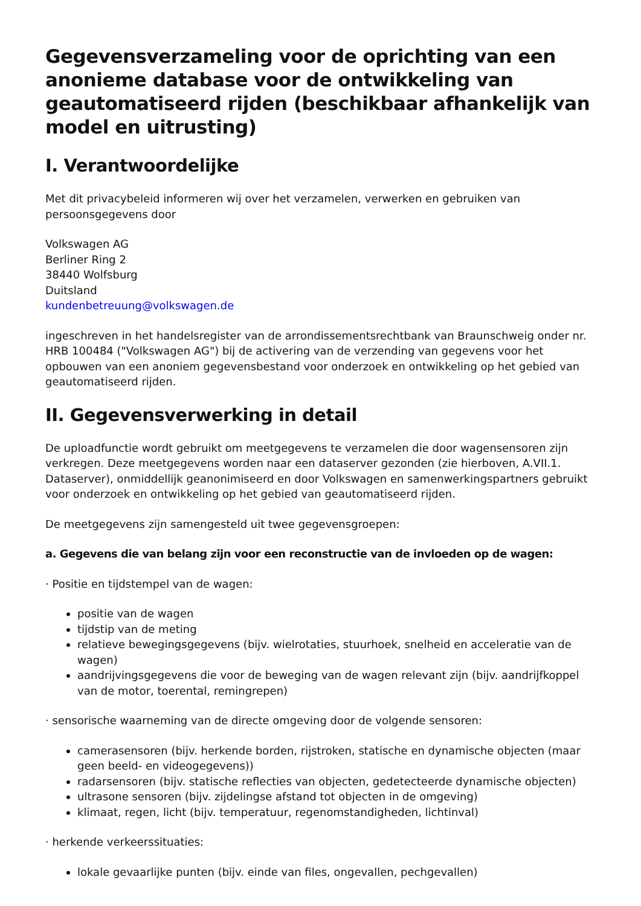Gegevensverzameling voor de oprichting van een anonieme database voor de ontwikkeling van geautomatiseerd rijden (beschikbaar afhankelijk van model en uitrusting)
I. Verantwoordelijke
Met dit privacybeleid informeren wij over het verzamelen, verwerken en gebruiken van persoonsgegevens door
Volkswagen AG
Berliner Ring 2
38440 Wolfsburg
Duitsland
kundenbetreuung@volkswagen.de
ingeschreven in het handelsregister van de arrondissementsrechtbank van Braunschweig onder nr. HRB 100484 ("Volkswagen AG") bij de activering van de verzending van gegevens voor het opbouwen van een anoniem gegevensbestand voor onderzoek en ontwikkeling op het gebied van geautomatiseerd rijden.
II. Gegevensverwerking in detail
De uploadfunctie wordt gebruikt om meetgegevens te verzamelen die door wagensensoren zijn verkregen. Deze meetgegevens worden naar een dataserver gezonden (zie hierboven, A.VII.1. Dataserver), onmiddellijk geanonimiseerd en door Volkswagen en samenwerkingspartners gebruikt voor onderzoek en ontwikkeling op het gebied van geautomatiseerd rijden.
De meetgegevens zijn samengesteld uit twee gegevensgroepen:
a. Gegevens die van belang zijn voor een reconstructie van de invloeden op de wagen:
· Positie en tijdstempel van de wagen:
positie van de wagen
tijdstip van de meting
relatieve bewegingsgegevens (bijv. wielrotaties, stuurhoek, snelheid en acceleratie van de wagen)
aandrijvingsgegevens die voor de beweging van de wagen relevant zijn (bijv. aandrijfkoppel van de motor, toerental, remingrepen)
· sensorische waarneming van de directe omgeving door de volgende sensoren:
camerasensoren (bijv. herkende borden, rijstroken, statische en dynamische objecten (maar geen beeld- en videogegevens))
radarsensoren (bijv. statische reflecties van objecten, gedetecteerde dynamische objecten)
ultrasone sensoren (bijv. zijdelingse afstand tot objecten in de omgeving)
klimaat, regen, licht (bijv. temperatuur, regenomstandigheden, lichtinval)
· herkende verkeerssituaties:
lokale gevaarlijke punten (bijv. einde van files, ongevallen, pechgevallen)